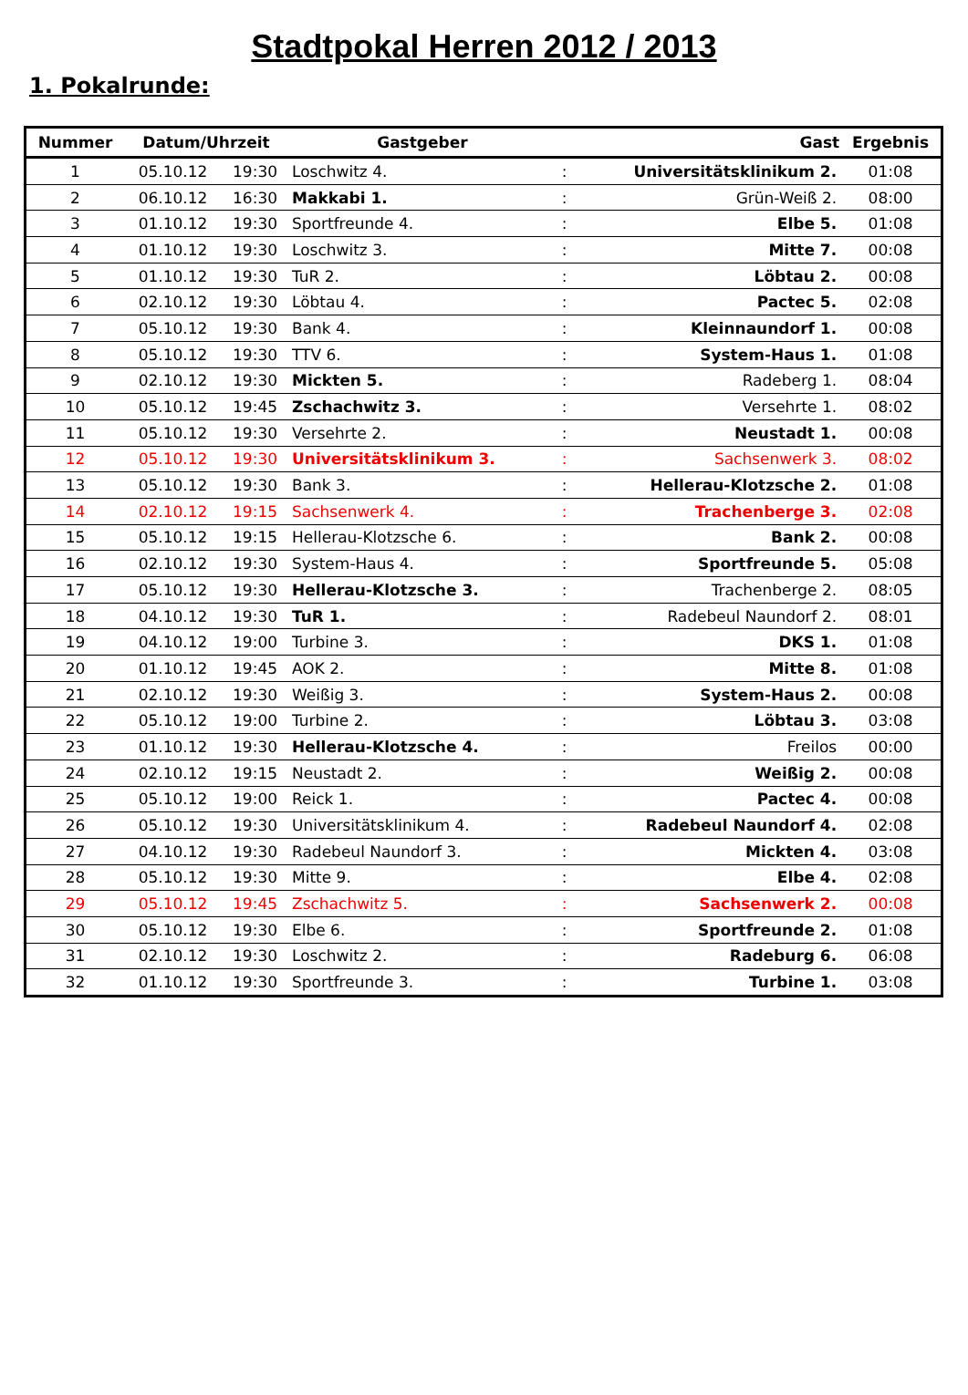Stadtpokal Herren 2012 / 2013
1. Pokalrunde:
| Nummer | Datum/Uhrzeit | | Gastgeber | | Gast | Ergebnis |
| --- | --- | --- | --- | --- | --- | --- |
| 1 | 05.10.12 | 19:30 | Loschwitz 4. | : | Universitätsklinikum 2. | 01:08 |
| 2 | 06.10.12 | 16:30 | Makkabi 1. | : | Grün-Weiß 2. | 08:00 |
| 3 | 01.10.12 | 19:30 | Sportfreunde 4. | : | Elbe 5. | 01:08 |
| 4 | 01.10.12 | 19:30 | Loschwitz 3. | : | Mitte 7. | 00:08 |
| 5 | 01.10.12 | 19:30 | TuR 2. | : | Löbtau 2. | 00:08 |
| 6 | 02.10.12 | 19:30 | Löbtau 4. | : | Pactec 5. | 02:08 |
| 7 | 05.10.12 | 19:30 | Bank 4. | : | Kleinnaundorf 1. | 00:08 |
| 8 | 05.10.12 | 19:30 | TTV 6. | : | System-Haus 1. | 01:08 |
| 9 | 02.10.12 | 19:30 | Mickten 5. | : | Radeberg 1. | 08:04 |
| 10 | 05.10.12 | 19:45 | Zschachwitz 3. | : | Versehrte 1. | 08:02 |
| 11 | 05.10.12 | 19:30 | Versehrte 2. | : | Neustadt 1. | 00:08 |
| 12 | 05.10.12 | 19:30 | Universitätsklinikum 3. | : | Sachsenwerk 3. | 08:02 |
| 13 | 05.10.12 | 19:30 | Bank 3. | : | Hellerau-Klotzsche 2. | 01:08 |
| 14 | 02.10.12 | 19:15 | Sachsenwerk 4. | : | Trachenberge 3. | 02:08 |
| 15 | 05.10.12 | 19:15 | Hellerau-Klotzsche 6. | : | Bank 2. | 00:08 |
| 16 | 02.10.12 | 19:30 | System-Haus 4. | : | Sportfreunde 5. | 05:08 |
| 17 | 05.10.12 | 19:30 | Hellerau-Klotzsche 3. | : | Trachenberge 2. | 08:05 |
| 18 | 04.10.12 | 19:30 | TuR 1. | : | Radebeul Naundorf 2. | 08:01 |
| 19 | 04.10.12 | 19:00 | Turbine 3. | : | DKS 1. | 01:08 |
| 20 | 01.10.12 | 19:45 | AOK 2. | : | Mitte 8. | 01:08 |
| 21 | 02.10.12 | 19:30 | Weißig 3. | : | System-Haus 2. | 00:08 |
| 22 | 05.10.12 | 19:00 | Turbine 2. | : | Löbtau 3. | 03:08 |
| 23 | 01.10.12 | 19:30 | Hellerau-Klotzsche 4. | : | Freilos | 00:00 |
| 24 | 02.10.12 | 19:15 | Neustadt 2. | : | Weißig 2. | 00:08 |
| 25 | 05.10.12 | 19:00 | Reick 1. | : | Pactec 4. | 00:08 |
| 26 | 05.10.12 | 19:30 | Universitätsklinikum 4. | : | Radebeul Naundorf 4. | 02:08 |
| 27 | 04.10.12 | 19:30 | Radebeul Naundorf 3. | : | Mickten 4. | 03:08 |
| 28 | 05.10.12 | 19:30 | Mitte 9. | : | Elbe 4. | 02:08 |
| 29 | 05.10.12 | 19:45 | Zschachwitz 5. | : | Sachsenwerk 2. | 00:08 |
| 30 | 05.10.12 | 19:30 | Elbe 6. | : | Sportfreunde 2. | 01:08 |
| 31 | 02.10.12 | 19:30 | Loschwitz 2. | : | Radeburg 6. | 06:08 |
| 32 | 01.10.12 | 19:30 | Sportfreunde 3. | : | Turbine 1. | 03:08 |